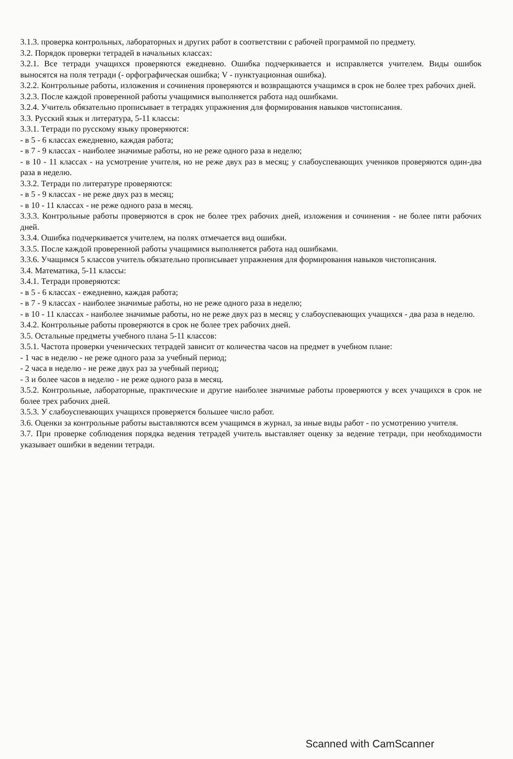3.1.3. проверка контрольных, лабораторных и других работ в соответствии с рабочей программой по предмету.
3.2. Порядок проверки тетрадей в начальных классах:
3.2.1. Все тетради учащихся проверяются ежедневно. Ошибка подчеркивается и исправляется учителем. Виды ошибок выносятся на поля тетради (- орфографическая ошибка; V - пунктуационная ошибка).
3.2.2. Контрольные работы, изложения и сочинения проверяются и возвращаются учащимся в срок не более трех рабочих дней.
3.2.3. После каждой проверенной работы учащимися выполняется работа над ошибками.
3.2.4. Учитель обязательно прописывает в тетрадях упражнения для формирования навыков чистописания.
3.3. Русский язык и литература, 5-11 классы:
3.3.1. Тетради по русскому языку проверяются:
- в 5 - 6 классах ежедневно, каждая работа;
- в 7 - 9 классах - наиболее значимые работы, но не реже одного раза в неделю;
- в 10 - 11 классах - на усмотрение учителя, но не реже двух раз в месяц; у слабоуспевающих учеников проверяются один-два раза в неделю.
3.3.2. Тетради по литературе проверяются:
- в 5 - 9 классах - не реже двух раз в месяц;
- в 10 - 11 классах - не реже одного раза в месяц.
3.3.3. Контрольные работы проверяются в срок не более трех рабочих дней, изложения и сочинения - не более пяти рабочих дней.
3.3.4. Ошибка подчеркивается учителем, на полях отмечается вид ошибки.
3.3.5. После каждой проверенной работы учащимися выполняется работа над ошибками.
3.3.6. Учащимся 5 классов учитель обязательно прописывает упражнения для формирования навыков чистописания.
3.4. Математика, 5-11 классы:
3.4.1. Тетради проверяются:
- в 5 - 6 классах - ежедневно, каждая работа;
- в 7 - 9 классах - наиболее значимые работы, но не реже одного раза в неделю;
- в 10 - 11 классах - наиболее значимые работы, но не реже двух раз в месяц; у слабоуспевающих учащихся - два раза в неделю.
3.4.2. Контрольные работы проверяются в срок не более трех рабочих дней.
3.5. Остальные предметы учебного плана 5-11 классов:
3.5.1. Частота проверки ученических тетрадей зависит от количества часов на предмет в учебном плане:
- 1 час в неделю - не реже одного раза за учебный период;
- 2 часа в неделю - не реже двух раз за учебный период;
- 3 и более часов в неделю - не реже одного раза в месяц.
3.5.2. Контрольные, лабораторные, практические и другие наиболее значимые работы проверяются у всех учащихся в срок не более трех рабочих дней.
3.5.3. У слабоуспевающих учащихся проверяется большее число работ.
3.6. Оценки за контрольные работы выставляются всем учащимся в журнал, за иные виды работ - по усмотрению учителя.
3.7. При проверке соблюдения порядка ведения тетрадей учитель выставляет оценку за ведение тетради, при необходимости указывает ошибки в ведении тетради.
Scanned with CamScanner